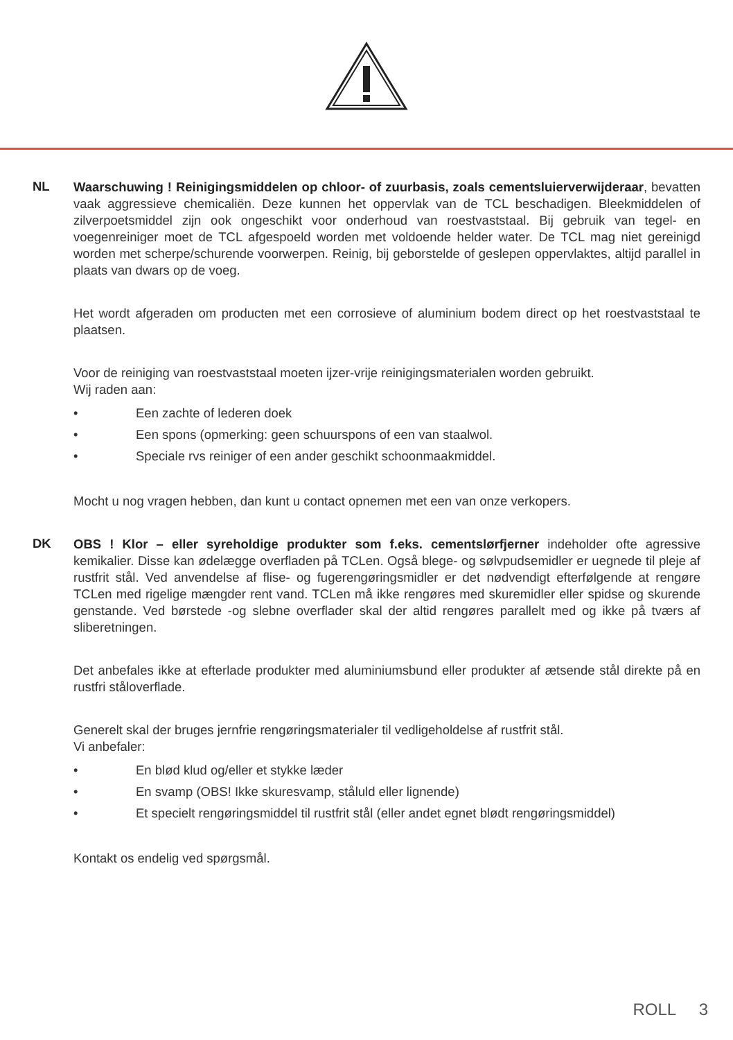NL
Waarschuwing ! Reinigingsmiddelen op chloor- of zuurbasis, zoals cementsluierverwijderaar, bevatten vaak aggressieve chemicaliën. Deze kunnen het oppervlak van de TCL beschadigen. Bleekmiddelen of zilverpoetsmiddel zijn ook ongeschikt voor onderhoud van roestvaststaal. Bij gebruik van tegel- en voegenreiniger moet de TCL afgespoeld worden met voldoende helder water. De TCL mag niet gereinigd worden met scherpe/schurende voorwerpen. Reinig, bij geborstelde of geslepen oppervlaktes, altijd parallel in plaats van dwars op de voeg.
Het wordt afgeraden om producten met een corrosieve of aluminium bodem direct op het roestvaststaal te plaatsen.
Voor de reiniging van roestvaststaal moeten ijzer-vrije reinigingsmaterialen worden gebruikt.
Wij raden aan:
• Een zachte of lederen doek
• Een spons (opmerking: geen schuurspons of een van staalwol.
• Speciale rvs reiniger of een ander geschikt schoonmaakmiddel.
Mocht u nog vragen hebben, dan kunt u contact opnemen met een van onze verkopers.
DK
OBS ! Klor – eller syreholdige produkter som f.eks. cementslørfjerner indeholder ofte agressive kemikalier. Disse kan ødelægge overfladen på TCLen. Også blege- og sølvpudsemidler er uegnede til pleje af rustfrit stål. Ved anvendelse af flise- og fugerengøringsmidler er det nødvendigt efterfølgende at rengøre TCLen med rigelige mængder rent vand. TCLen må ikke rengøres med skuremidler eller spidse og skurende genstande. Ved børstede -og slebne overflader skal der altid rengøres parallelt med og ikke på tværs af sliberetningen.
Det anbefales ikke at efterlade produkter med aluminiumsbund eller produkter af ætsende stål direkte på en rustfri ståloverflade.
Generelt skal der bruges jernfrie rengøringsmaterialer til vedligeholdelse af rustfrit stål.
Vi anbefaler:
• En blød klud og/eller et stykke læder
• En svamp (OBS! Ikke skuresvamp, ståluld eller lignende)
• Et specielt rengøringsmiddel til rustfrit stål (eller andet egnet blødt rengøringsmiddel)
Kontakt os endelig ved spørgsmål.
ROLL 3